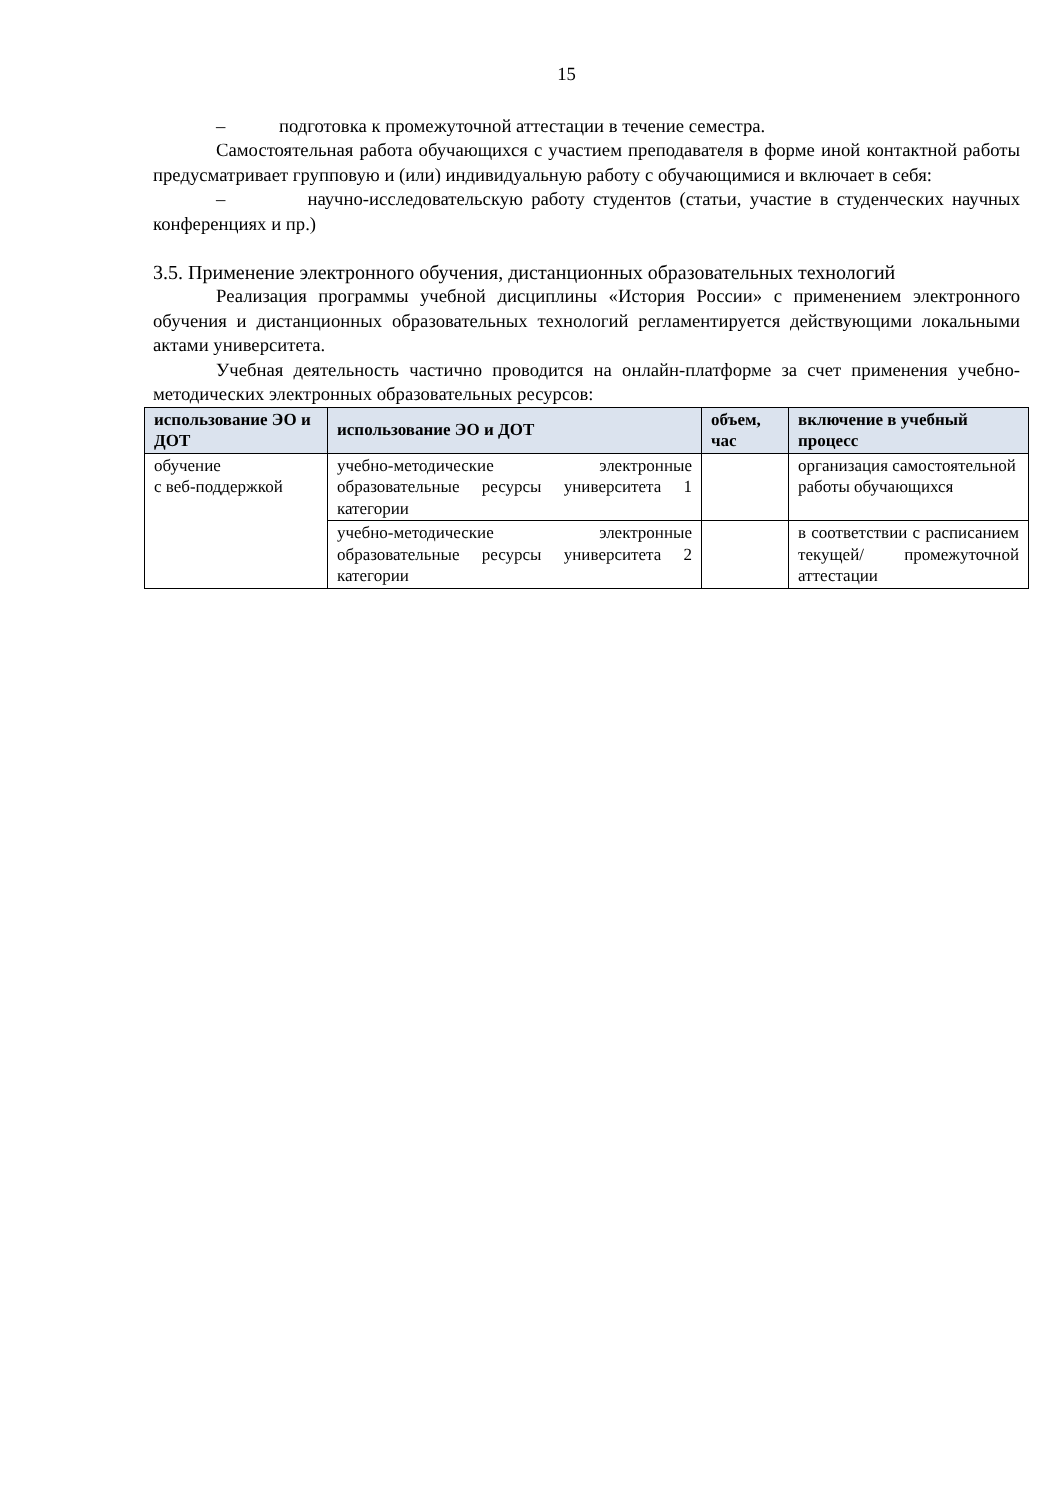15
– подготовка к промежуточной аттестации в течение семестра.
Самостоятельная работа обучающихся с участием преподавателя в форме иной контактной работы предусматривает групповую и (или) индивидуальную работу с обучающимися и включает в себя:
– научно-исследовательскую работу студентов (статьи, участие в студенческих научных конференциях и пр.)
3.5. Применение электронного обучения, дистанционных образовательных технологий
Реализация программы учебной дисциплины «История России» с применением электронного обучения и дистанционных образовательных технологий регламентируется действующими локальными актами университета.
Учебная деятельность частично проводится на онлайн-платформе за счет применения учебно-методических электронных образовательных ресурсов:
| использование ЭО и ДОТ | использование ЭО и ДОТ | объем, час | включение в учебный процесс |
| --- | --- | --- | --- |
| обучение с веб-поддержкой | учебно-методические электронные образовательные ресурсы университета 1 категории | | организация самостоятельной работы обучающихся |
| | учебно-методические электронные образовательные ресурсы университета 2 категории | | в соответствии с расписанием текущей/ промежуточной аттестации |